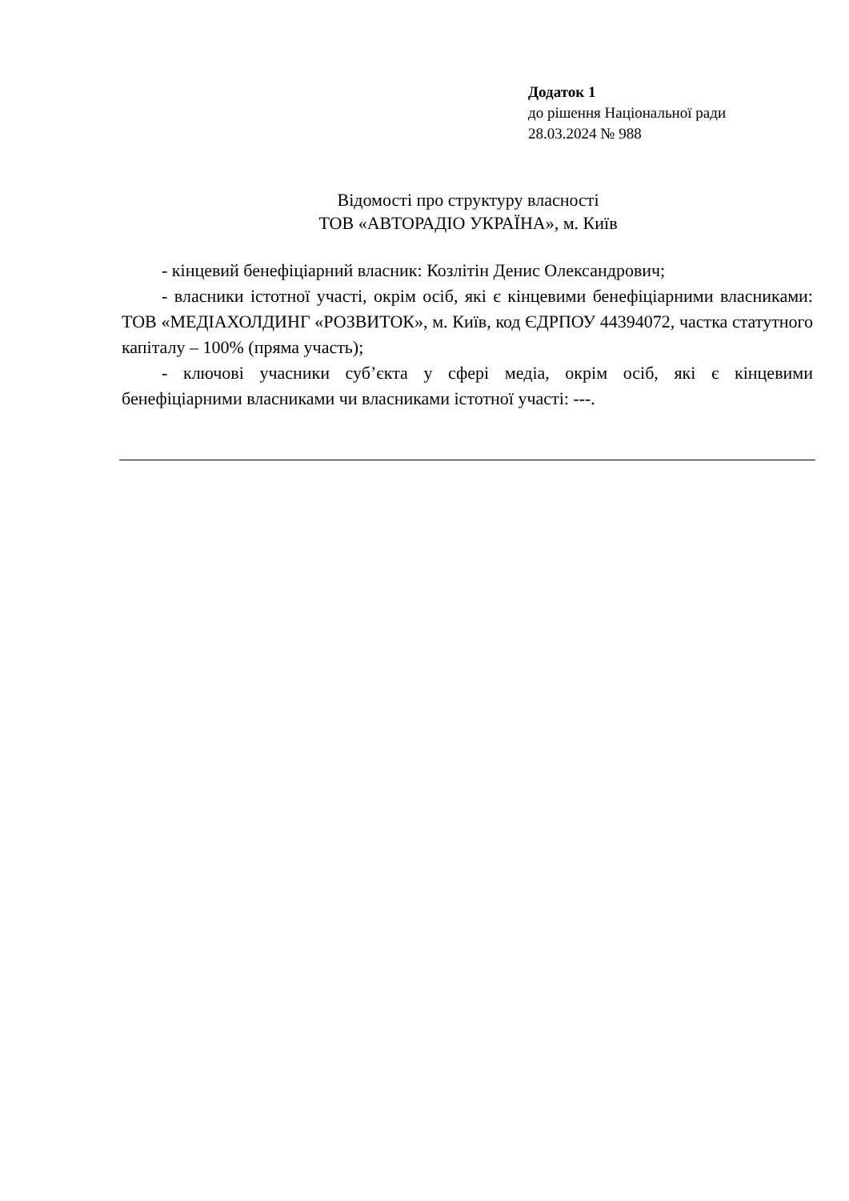Додаток 1
до рішення Національної ради
28.03.2024 № 988
Відомості про структуру власності
ТОВ «АВТОРАДІО УКРАЇНА», м. Київ
- кінцевий бенефіціарний власник: Козлітін Денис Олександрович;
- власники істотної участі, окрім осіб, які є кінцевими бенефіціарними власниками: ТОВ «МЕДІАХОЛДИНГ «РОЗВИТОК», м. Київ, код ЄДРПОУ 44394072, частка статутного капіталу – 100% (пряма участь);
- ключові учасники суб’єкта у сфері медіа, окрім осіб, які є кінцевими бенефіціарними власниками чи власниками істотної участі: ---.